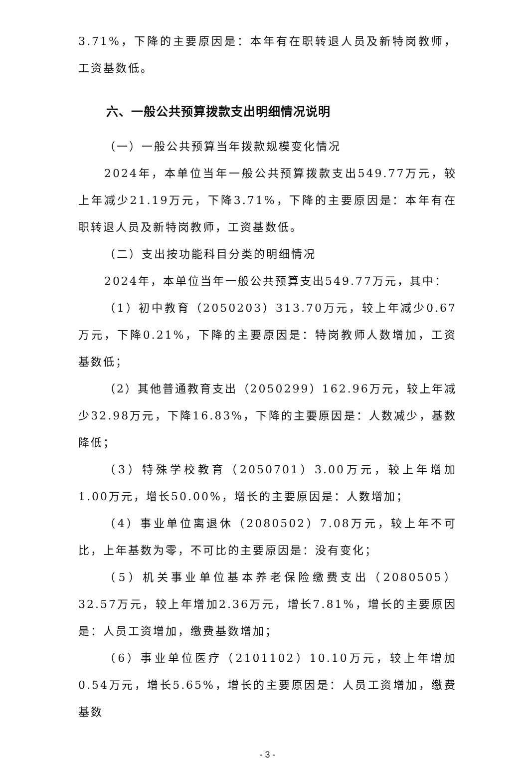3.71%，下降的主要原因是：本年有在职转退人员及新特岗教师，工资基数低。
六、一般公共预算拨款支出明细情况说明
（一）一般公共预算当年拨款规模变化情况
2024年，本单位当年一般公共预算拨款支出549.77万元，较上年减少21.19万元，下降3.71%，下降的主要原因是：本年有在职转退人员及新特岗教师，工资基数低。
（二）支出按功能科目分类的明细情况
2024年，本单位当年一般公共预算支出549.77万元，其中：
（1）初中教育（2050203）313.70万元，较上年减少0.67万元，下降0.21%，下降的主要原因是：特岗教师人数增加，工资基数低；
（2）其他普通教育支出（2050299）162.96万元，较上年减少32.98万元，下降16.83%，下降的主要原因是：人数减少，基数降低；
（3）特殊学校教育（2050701）3.00万元，较上年增加1.00万元，增长50.00%，增长的主要原因是：人数增加；
（4）事业单位离退休（2080502）7.08万元，较上年不可比，上年基数为零，不可比的主要原因是：没有变化；
（5）机关事业单位基本养老保险缴费支出（2080505）32.57万元，较上年增加2.36万元，增长7.81%，增长的主要原因是：人员工资增加，缴费基数增加；
（6）事业单位医疗（2101102）10.10万元，较上年增加0.54万元，增长5.65%，增长的主要原因是：人员工资增加，缴费基数
- 3 -